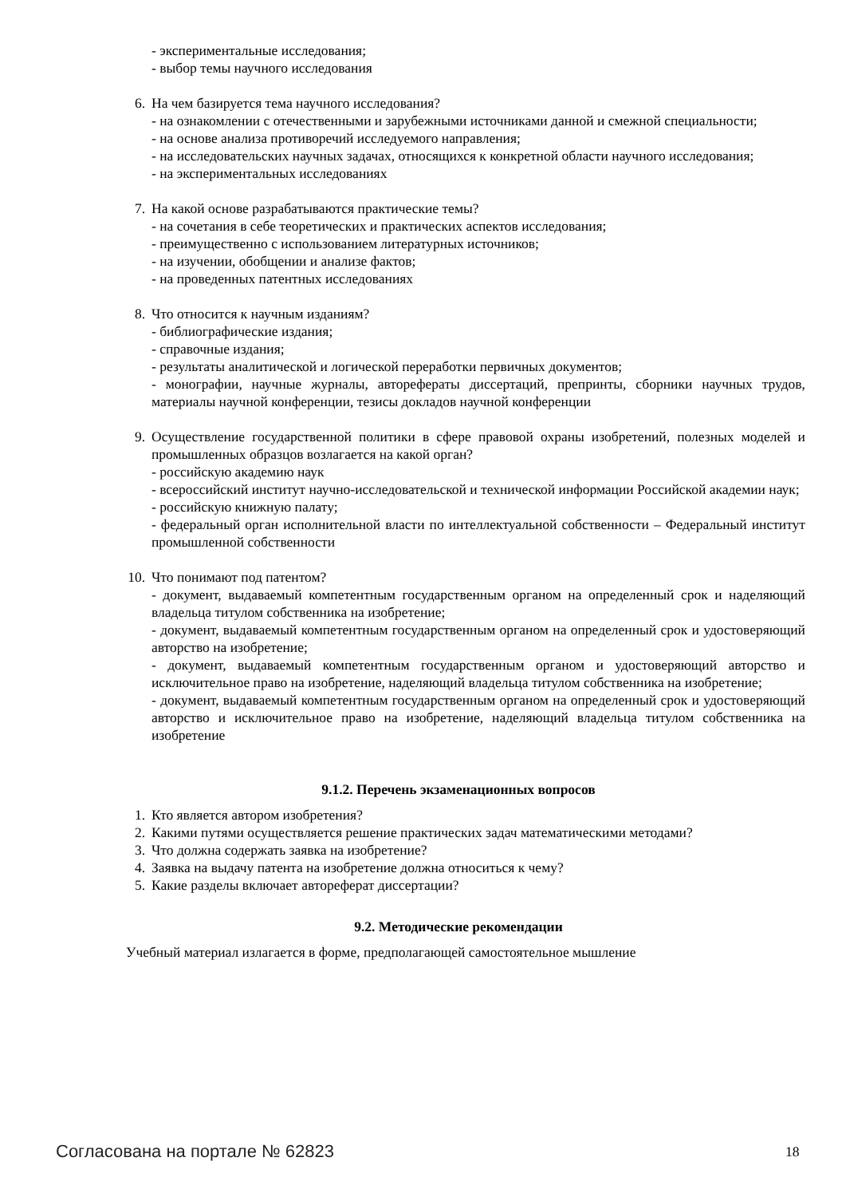- экспериментальные исследования;
- выбор темы научного исследования
6. На чем базируется тема научного исследования?
- на ознакомлении с отечественными и зарубежными источниками данной и смежной специальности;
- на основе анализа противоречий исследуемого направления;
- на исследовательских научных задачах, относящихся к конкретной области научного исследования;
- на экспериментальных исследованиях
7. На какой основе разрабатываются практические темы?
- на сочетания в себе теоретических и практических аспектов исследования;
- преимущественно с использованием литературных источников;
- на изучении, обобщении и анализе фактов;
- на проведенных патентных исследованиях
8. Что относится к научным изданиям?
- библиографические издания;
- справочные издания;
- результаты аналитической и логической переработки первичных документов;
- монографии, научные журналы, авторефераты диссертаций, препринты, сборники научных трудов, материалы научной конференции, тезисы докладов научной конференции
9. Осуществление государственной политики в сфере правовой охраны изобретений, полезных моделей и промышленных образцов возлагается на какой орган?
- российскую академию наук
- всероссийский институт научно-исследовательской и технической информации Российской академии наук;
- российскую книжную палату;
- федеральный орган исполнительной власти по интеллектуальной собственности – Федеральный институт промышленной собственности
10. Что понимают под патентом?
- документ, выдаваемый компетентным государственным органом на определенный срок и наделяющий владельца титулом собственника на изобретение;
- документ, выдаваемый компетентным государственным органом на определенный срок и удостоверяющий авторство на изобретение;
- документ, выдаваемый компетентным государственным органом и удостоверяющий авторство и исключительное право на изобретение, наделяющий владельца титулом собственника на изобретение;
- документ, выдаваемый компетентным государственным органом на определенный срок и удостоверяющий авторство и исключительное право на изобретение, наделяющий владельца титулом собственника на изобретение
9.1.2. Перечень экзаменационных вопросов
1. Кто является автором изобретения?
2. Какими путями осуществляется решение практических задач математическими методами?
3. Что должна содержать заявка на изобретение?
4. Заявка на выдачу патента на изобретение должна относиться к чему?
5. Какие разделы включает автореферат диссертации?
9.2. Методические рекомендации
Учебный материал излагается в форме, предполагающей самостоятельное мышление
Согласована на портале № 62823 18